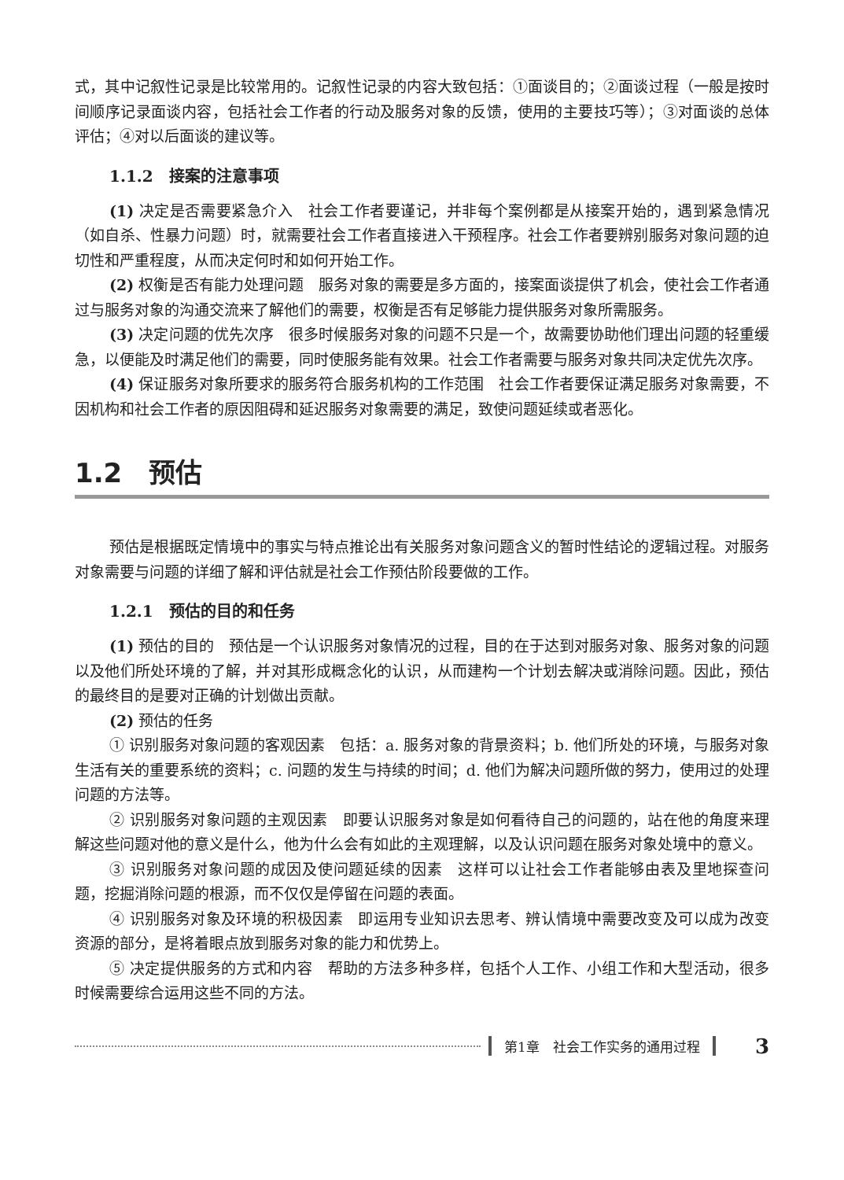式，其中记叙性记录是比较常用的。记叙性记录的内容大致包括：①面谈目的；②面谈过程（一般是按时间顺序记录面谈内容，包括社会工作者的行动及服务对象的反馈，使用的主要技巧等）；③对面谈的总体评估；④对以后面谈的建议等。
1.1.2　接案的注意事项
(1) 决定是否需要紧急介入　社会工作者要谨记，并非每个案例都是从接案开始的，遇到紧急情况（如自杀、性暴力问题）时，就需要社会工作者直接进入干预程序。社会工作者要辨别服务对象问题的迫切性和严重程度，从而决定何时和如何开始工作。
(2) 权衡是否有能力处理问题　服务对象的需要是多方面的，接案面谈提供了机会，使社会工作者通过与服务对象的沟通交流来了解他们的需要，权衡是否有足够能力提供服务对象所需服务。
(3) 决定问题的优先次序　很多时候服务对象的问题不只是一个，故需要协助他们理出问题的轻重缓急，以便能及时满足他们的需要，同时使服务能有效果。社会工作者需要与服务对象共同决定优先次序。
(4) 保证服务对象所要求的服务符合服务机构的工作范围　社会工作者要保证满足服务对象需要，不因机构和社会工作者的原因阻碍和延迟服务对象需要的满足，致使问题延续或者恶化。
1.2　预估
预估是根据既定情境中的事实与特点推论出有关服务对象问题含义的暂时性结论的逻辑过程。对服务对象需要与问题的详细了解和评估就是社会工作预估阶段要做的工作。
1.2.1　预估的目的和任务
(1) 预估的目的　预估是一个认识服务对象情况的过程，目的在于达到对服务对象、服务对象的问题以及他们所处环境的了解，并对其形成概念化的认识，从而建构一个计划去解决或消除问题。因此，预估的最终目的是要对正确的计划做出贡献。
(2) 预估的任务
① 识别服务对象问题的客观因素　包括：a. 服务对象的背景资料；b. 他们所处的环境，与服务对象生活有关的重要系统的资料；c. 问题的发生与持续的时间；d. 他们为解决问题所做的努力，使用过的处理问题的方法等。
② 识别服务对象问题的主观因素　即要认识服务对象是如何看待自己的问题的，站在他的角度来理解这些问题对他的意义是什么，他为什么会有如此的主观理解，以及认识问题在服务对象处境中的意义。
③ 识别服务对象问题的成因及使问题延续的因素　这样可以让社会工作者能够由表及里地探查问题，挖掘消除问题的根源，而不仅仅是停留在问题的表面。
④ 识别服务对象及环境的积极因素　即运用专业知识去思考、辨认情境中需要改变及可以成为改变资源的部分，是将着眼点放到服务对象的能力和优势上。
⑤ 决定提供服务的方式和内容　帮助的方法多种多样，包括个人工作、小组工作和大型活动，很多时候需要综合运用这些不同的方法。
第1章　社会工作实务的通用过程 3